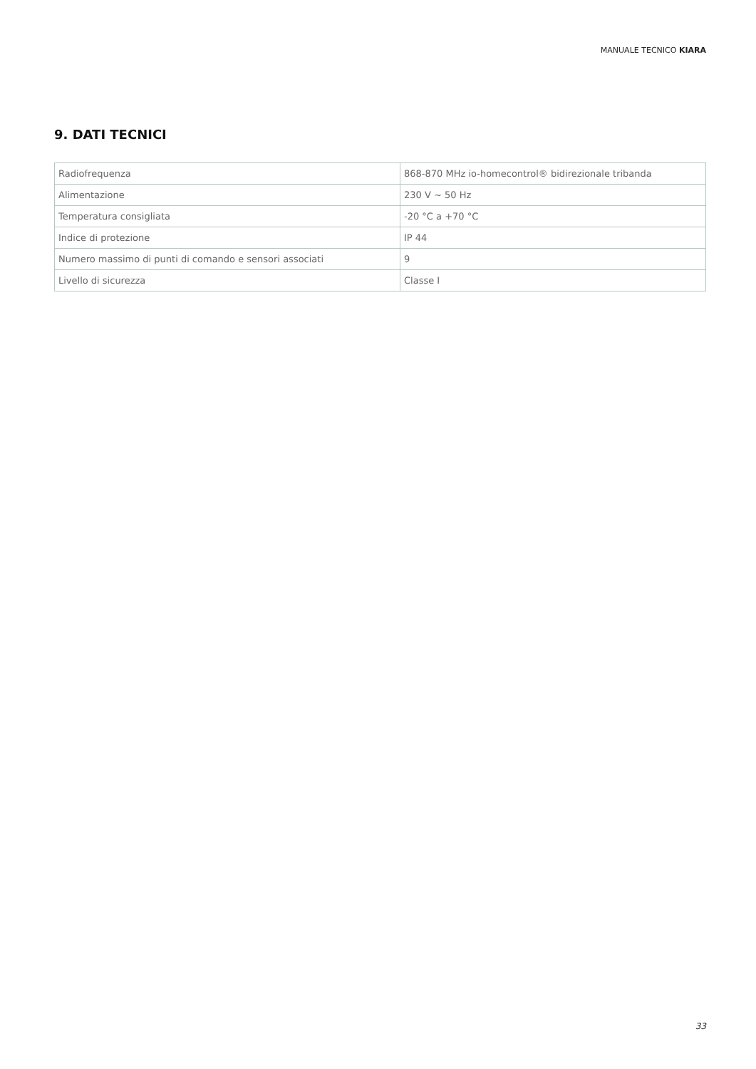MANUALE TECNICO KIARA
9. DATI TECNICI
| Radiofrequenza | 868-870 MHz io-homecontrol® bidirezionale tribanda |
| Alimentazione | 230 V ~ 50 Hz |
| Temperatura consigliata | -20 °C a +70 °C |
| Indice di protezione | IP 44 |
| Numero massimo di punti di comando e sensori associati | 9 |
| Livello di sicurezza | Classe I |
33